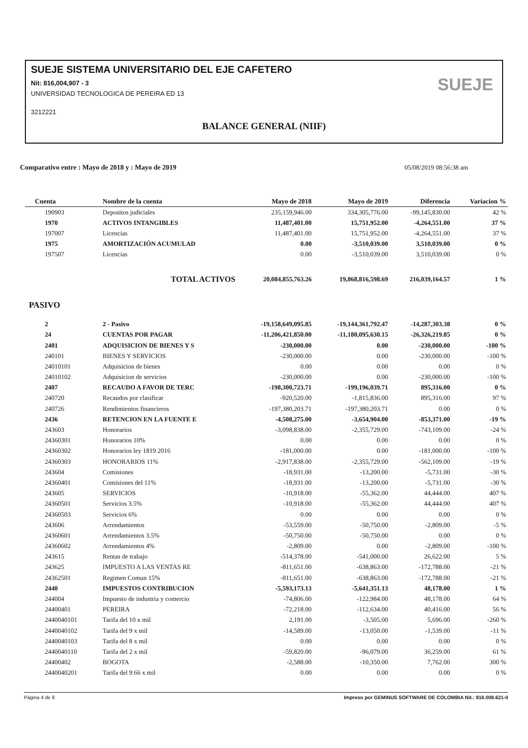SUEJE SISTEMA UNIVERSITARIO DEL EJE CAFETERO
Nit: 816,004,907 - 3
UNIVERSIDAD TECNOLOGICA DE PEREIRA ED 13
3212221
BALANCE GENERAL (NIIF)
SUEJE
Comparativo entre : Mayo de 2018 y : Mayo de 2019 05/08/2019 08:56:38 am
| Cuenta | Nombre de la cuenta | Mayo de 2018 | Mayo de 2019 | Diferencia | Variacion % |
| --- | --- | --- | --- | --- | --- |
| 190903 | Depositos judiciales | 235,159,946.00 | 334,305,776.00 | -99,145,830.00 | 42 % |
| 1970 | ACTIVOS INTANGIBLES | 11,487,401.00 | 15,751,952.00 | -4,264,551.00 | 37 % |
| 197007 | Licencias | 11,487,401.00 | 15,751,952.00 | -4,264,551.00 | 37 % |
| 1975 | AMORTIZACIÓN ACUMULAD | 0.00 | -3,510,039.00 | 3,510,039.00 | 0 % |
| 197507 | Licencias | 0.00 | -3,510,039.00 | 3,510,039.00 | 0 % |
| | TOTAL ACTIVOS | 20,084,855,763.26 | 19,868,816,598.69 | 216,039,164.57 | 1 % |
| PASIVO | | | | | |
| 2 | 2 - Pasivo | -19,158,649,095.85 | -19,144,361,792.47 | -14,287,303.38 | 0 % |
| 24 | CUENTAS POR PAGAR | -11,206,421,850.00 | -11,180,095,630.15 | -26,326,219.85 | 0 % |
| 2401 | ADQUISICION DE BIENES Y S | -230,000.00 | 0.00 | -230,000.00 | -100 % |
| 240101 | BIENES Y SERVICIOS | -230,000.00 | 0.00 | -230,000.00 | -100 % |
| 24010101 | Adquisicion de bienes | 0.00 | 0.00 | 0.00 | 0 % |
| 24010102 | Adquisicion de servicios | -230,000.00 | 0.00 | -230,000.00 | -100 % |
| 2407 | RECAUDO A FAVOR DE TERC | -198,300,723.71 | -199,196,039.71 | 895,316.00 | 0 % |
| 240720 | Recaudos por clasificar | -920,520.00 | -1,815,836.00 | 895,316.00 | 97 % |
| 240726 | Rendimientos financieros | -197,380,203.71 | -197,380,203.71 | 0.00 | 0 % |
| 2436 | RETENCION EN LA FUENTE E | -4,508,275.00 | -3,654,904.00 | -853,371.00 | -19 % |
| 243603 | Honorarios | -3,098,838.00 | -2,355,729.00 | -743,109.00 | -24 % |
| 24360301 | Honorarios 10% | 0.00 | 0.00 | 0.00 | 0 % |
| 24360302 | Honorarios ley 1819 2016 | -181,000.00 | 0.00 | -181,000.00 | -100 % |
| 24360303 | HONORARIOS 11% | -2,917,838.00 | -2,355,729.00 | -562,109.00 | -19 % |
| 243604 | Comisiones | -18,931.00 | -13,200.00 | -5,731.00 | -30 % |
| 24360401 | Comisiones del 11% | -18,931.00 | -13,200.00 | -5,731.00 | -30 % |
| 243605 | SERVICIOS | -10,918.00 | -55,362.00 | 44,444.00 | 407 % |
| 24360501 | Servicios 3.5% | -10,918.00 | -55,362.00 | 44,444.00 | 407 % |
| 24360503 | Servicios 6% | 0.00 | 0.00 | 0.00 | 0 % |
| 243606 | Arrendamientos | -53,559.00 | -50,750.00 | -2,809.00 | -5 % |
| 24360601 | Arrendamientos 3.5% | -50,750.00 | -50,750.00 | 0.00 | 0 % |
| 24360602 | Arrendamientos 4% | -2,809.00 | 0.00 | -2,809.00 | -100 % |
| 243615 | Rentas de trabajo | -514,378.00 | -541,000.00 | 26,622.00 | 5 % |
| 243625 | IMPUESTO A LAS VENTAS RE | -811,651.00 | -638,863.00 | -172,788.00 | -21 % |
| 24362501 | Regimen Comun 15% | -811,651.00 | -638,863.00 | -172,788.00 | -21 % |
| 2440 | IMPUESTOS CONTRIBUCION | -5,593,173.13 | -5,641,351.13 | 48,178.00 | 1 % |
| 244004 | Impuesto de industria y comercio | -74,806.00 | -122,984.00 | 48,178.00 | 64 % |
| 24400401 | PEREIRA | -72,218.00 | -112,634.00 | 40,416.00 | 56 % |
| 2440040101 | Tarifa del 10 x mil | 2,191.00 | -3,505.00 | 5,696.00 | -260 % |
| 2440040102 | Tarifa del 9 x mil | -14,589.00 | -13,050.00 | -1,539.00 | -11 % |
| 2440040103 | Tarifa del 8 x mil | 0.00 | 0.00 | 0.00 | 0 % |
| 2440040110 | Tarifa del 2 x mil | -59,820.00 | -96,079.00 | 36,259.00 | 61 % |
| 24400402 | BOGOTA | -2,588.00 | -10,350.00 | 7,762.00 | 300 % |
| 2440040201 | Tarifa del 9.66 x mil | 0.00 | 0.00 | 0.00 | 0 % |
Página 4 de 8 Impreso por GEMINUS SOFTWARE DE COLOMBIA Nit.: 816.008.621-0